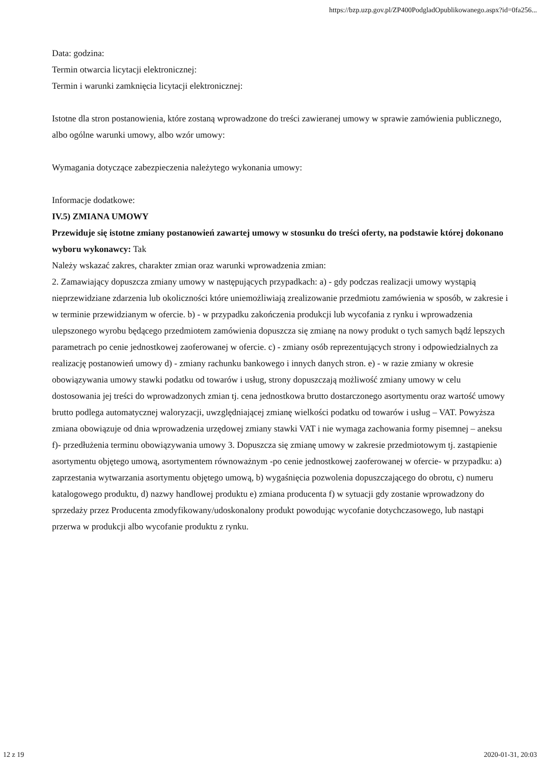https://bzp.uzp.gov.pl/ZP400PodgladOpublikowanego.aspx?id=0fa256...
Data: godzina:
Termin otwarcia licytacji elektronicznej:
Termin i warunki zamknięcia licytacji elektronicznej:
Istotne dla stron postanowienia, które zostaną wprowadzone do treści zawieranej umowy w sprawie zamówienia publicznego, albo ogólne warunki umowy, albo wzór umowy:
Wymagania dotyczące zabezpieczenia należytego wykonania umowy:
Informacje dodatkowe:
IV.5) ZMIANA UMOWY
Przewiduje się istotne zmiany postanowień zawartej umowy w stosunku do treści oferty, na podstawie której dokonano wyboru wykonawcy: Tak
Należy wskazać zakres, charakter zmian oraz warunki wprowadzenia zmian:
2. Zamawiający dopuszcza zmiany umowy w następujących przypadkach: a) - gdy podczas realizacji umowy wystąpią nieprzewidziane zdarzenia lub okoliczności które uniemożliwiają zrealizowanie przedmiotu zamówienia w sposób, w zakresie i w terminie przewidzianym w ofercie. b) - w przypadku zakończenia produkcji lub wycofania z rynku i wprowadzenia ulepszonego wyrobu będącego przedmiotem zamówienia dopuszcza się zmianę na nowy produkt o tych samych bądź lepszych parametrach po cenie jednostkowej zaoferowanej w ofercie. c) - zmiany osób reprezentujących strony i odpowiedzialnych za realizację postanowień umowy d) - zmiany rachunku bankowego i innych danych stron. e) - w razie zmiany w okresie obowiązywania umowy stawki podatku od towarów i usług, strony dopuszczają możliwość zmiany umowy w celu dostosowania jej treści do wprowadzonych zmian tj. cena jednostkowa brutto dostarczonego asortymentu oraz wartość umowy brutto podlega automatycznej waloryzacji, uwzględniającej zmianę wielkości podatku od towarów i usług – VAT. Powyższa zmiana obowiązuje od dnia wprowadzenia urzędowej zmiany stawki VAT i nie wymaga zachowania formy pisemnej – aneksu f)- przedłużenia terminu obowiązywania umowy 3. Dopuszcza się zmianę umowy w zakresie przedmiotowym tj. zastąpienie asortymentu objętego umową, asortymentem równoważnym -po cenie jednostkowej zaoferowanej w ofercie- w przypadku: a) zaprzestania wytwarzania asortymentu objętego umową, b) wygaśnięcia pozwolenia dopuszczającego do obrotu, c) numeru katalogowego produktu, d) nazwy handlowej produktu e) zmiana producenta f) w sytuacji gdy zostanie wprowadzony do sprzedaży przez Producenta zmodyfikowany/udoskonalony produkt powodując wycofanie dotychczasowego, lub nastąpi przerwa w produkcji albo wycofanie produktu z rynku.
12 z 19 2020-01-31, 20:03